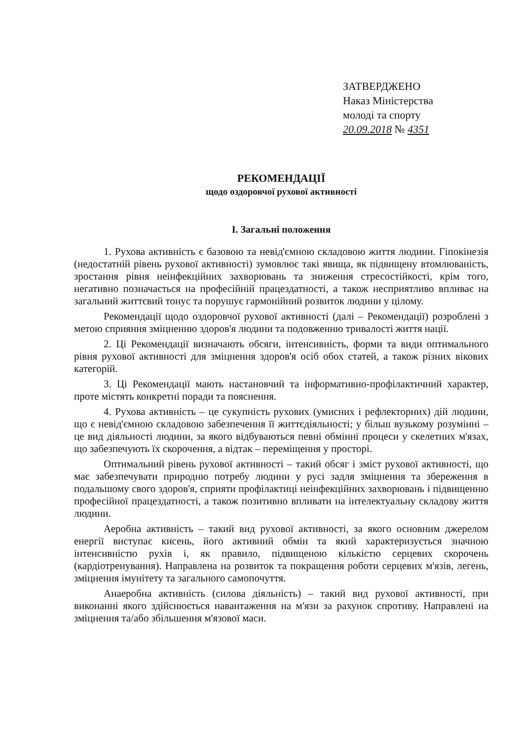ЗАТВЕРДЖЕНО
Наказ Міністерства
молоді та спорту
20.09.2018 № 4351
РЕКОМЕНДАЦІЇ
щодо оздоровчої рухової активності
І. Загальні положення
1. Рухова активність є базовою та невід'ємною складовою життя людини. Гіпокінезія (недостатній рівень рухової активності) зумовлює такі явища, як підвищену втомлюваність, зростання рівня неінфекційних захворювань та зниження стресостійкості, крім того, негативно позначається на професійній працездатності, а також несприятливо впливає на загальний життєвий тонус та порушує гармонійний розвиток людини у цілому.
Рекомендації щодо оздоровчої рухової активності (далі – Рекомендації) розроблені з метою сприяння зміцненню здоров'я людини та подовженню тривалості життя нації.
2. Ці Рекомендації визначають обсяги, інтенсивність, форми та види оптимального рівня рухової активності для зміцнення здоров'я осіб обох статей, а також різних вікових категорій.
3. Ці Рекомендації мають настановчий та інформативно-профілактичний характер, проте містять конкретні поради та пояснення.
4. Рухова активність – це сукупність рухових (умисних і рефлекторних) дій людини, що є невід'ємною складовою забезпечення її життєдіяльності; у більш вузькому розумінні – це вид діяльності людини, за якого відбуваються певні обмінні процеси у скелетних м'язах, що забезпечують їх скорочення, а відтак – переміщення у просторі.
Оптимальний рівень рухової активності – такий обсяг і зміст рухової активності, що має забезпечувати природню потребу людини у русі задля зміцнення та збереження в подальшому свого здоров'я, сприяти профілактиці неінфекційних захворювань і підвищенню професійної працездатності, а також позитивно впливати на інтелектуальну складову життя людини.
Аеробна активність – такий вид рухової активності, за якого основним джерелом енергії виступає кисень, його активний обмін та який характеризується значною інтенсивністю рухів і, як правило, підвищеною кількістю серцевих скорочень (кардіотренування). Направлена на розвиток та покращення роботи серцевих м'язів, легень, зміцнення імунітету та загального самопочуття.
Анаеробна активність (силова діяльність) – такий вид рухової активності, при виконанні якого здійснюється навантаження на м'язи за рахунок спротиву. Направлені на зміцнення та/або збільшення м'язової маси.